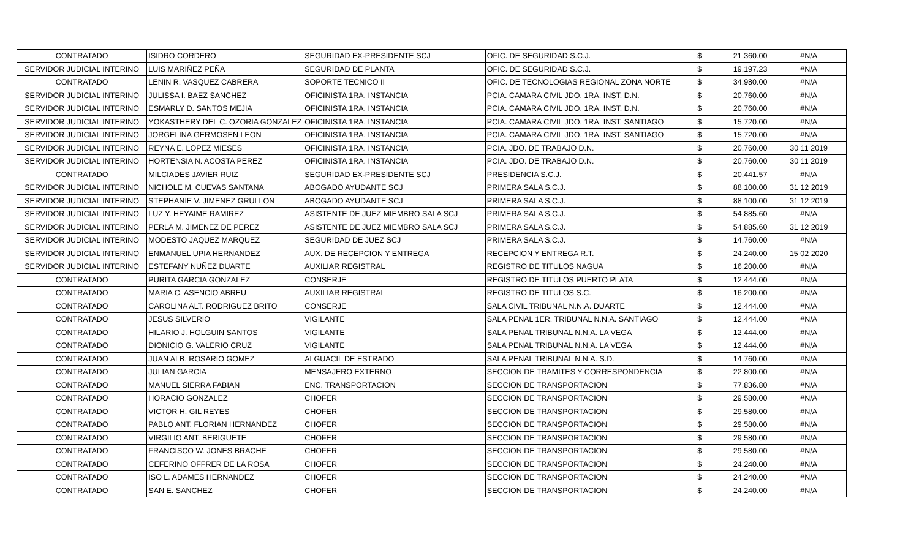| CONTRATADO | ISIDRO CORDERO | SEGURIDAD EX-PRESIDENTE SCJ | OFIC. DE SEGURIDAD S.C.J. | $ | 21,360.00 | #N/A |
| SERVIDOR JUDICIAL INTERINO | LUIS MARIÑEZ PEÑA | SEGURIDAD DE PLANTA | OFIC. DE SEGURIDAD S.C.J. | $ | 19,197.23 | #N/A |
| CONTRATADO | LENIN R. VASQUEZ CABRERA | SOPORTE TECNICO II | OFIC. DE TECNOLOGIAS REGIONAL ZONA NORTE | $ | 34,980.00 | #N/A |
| SERVIDOR JUDICIAL INTERINO | JULISSA I. BAEZ SANCHEZ | OFICINISTA 1RA. INSTANCIA | PCIA. CAMARA CIVIL JDO. 1RA. INST. D.N. | $ | 20,760.00 | #N/A |
| SERVIDOR JUDICIAL INTERINO | ESMARLY D. SANTOS MEJIA | OFICINISTA 1RA. INSTANCIA | PCIA. CAMARA CIVIL JDO. 1RA. INST. D.N. | $ | 20,760.00 | #N/A |
| SERVIDOR JUDICIAL INTERINO | YOKASTHERY DEL C. OZORIA GONZALEZ | OFICINISTA 1RA. INSTANCIA | PCIA. CAMARA CIVIL JDO. 1RA. INST. SANTIAGO | $ | 15,720.00 | #N/A |
| SERVIDOR JUDICIAL INTERINO | JORGELINA GERMOSEN LEON | OFICINISTA 1RA. INSTANCIA | PCIA. CAMARA CIVIL JDO. 1RA. INST. SANTIAGO | $ | 15,720.00 | #N/A |
| SERVIDOR JUDICIAL INTERINO | REYNA E. LOPEZ MIESES | OFICINISTA 1RA. INSTANCIA | PCIA. JDO. DE TRABAJO D.N. | $ | 20,760.00 | 30 11 2019 |
| SERVIDOR JUDICIAL INTERINO | HORTENSIA N. ACOSTA PEREZ | OFICINISTA 1RA. INSTANCIA | PCIA. JDO. DE TRABAJO D.N. | $ | 20,760.00 | 30 11 2019 |
| CONTRATADO | MILCIADES JAVIER RUIZ | SEGURIDAD EX-PRESIDENTE SCJ | PRESIDENCIA S.C.J. | $ | 20,441.57 | #N/A |
| SERVIDOR JUDICIAL INTERINO | NICHOLE M. CUEVAS SANTANA | ABOGADO AYUDANTE SCJ | PRIMERA SALA S.C.J. | $ | 88,100.00 | 31 12 2019 |
| SERVIDOR JUDICIAL INTERINO | STEPHANIE V. JIMENEZ GRULLON | ABOGADO AYUDANTE SCJ | PRIMERA SALA S.C.J. | $ | 88,100.00 | 31 12 2019 |
| SERVIDOR JUDICIAL INTERINO | LUZ Y. HEYAIME RAMIREZ | ASISTENTE DE JUEZ MIEMBRO SALA SCJ | PRIMERA SALA S.C.J. | $ | 54,885.60 | #N/A |
| SERVIDOR JUDICIAL INTERINO | PERLA M. JIMENEZ DE PEREZ | ASISTENTE DE JUEZ MIEMBRO SALA SCJ | PRIMERA SALA S.C.J. | $ | 54,885.60 | 31 12 2019 |
| SERVIDOR JUDICIAL INTERINO | MODESTO JAQUEZ MARQUEZ | SEGURIDAD DE JUEZ SCJ | PRIMERA SALA S.C.J. | $ | 14,760.00 | #N/A |
| SERVIDOR JUDICIAL INTERINO | ENMANUEL UPIA HERNANDEZ | AUX. DE RECEPCION Y ENTREGA | RECEPCION Y ENTREGA R.T. | $ | 24,240.00 | 15 02 2020 |
| SERVIDOR JUDICIAL INTERINO | ESTEFANY NUÑEZ DUARTE | AUXILIAR REGISTRAL | REGISTRO DE TITULOS NAGUA | $ | 16,200.00 | #N/A |
| CONTRATADO | PURITA GARCIA GONZALEZ | CONSERJE | REGISTRO DE TITULOS PUERTO PLATA | $ | 12,444.00 | #N/A |
| CONTRATADO | MARIA C. ASENCIO ABREU | AUXILIAR REGISTRAL | REGISTRO DE TITULOS S.C. | $ | 16,200.00 | #N/A |
| CONTRATADO | CAROLINA ALT. RODRIGUEZ BRITO | CONSERJE | SALA CIVIL TRIBUNAL N.N.A. DUARTE | $ | 12,444.00 | #N/A |
| CONTRATADO | JESUS SILVERIO | VIGILANTE | SALA PENAL 1ER. TRIBUNAL N.N.A. SANTIAGO | $ | 12,444.00 | #N/A |
| CONTRATADO | HILARIO J. HOLGUIN SANTOS | VIGILANTE | SALA PENAL TRIBUNAL N.N.A. LA VEGA | $ | 12,444.00 | #N/A |
| CONTRATADO | DIONICIO G. VALERIO CRUZ | VIGILANTE | SALA PENAL TRIBUNAL N.N.A. LA VEGA | $ | 12,444.00 | #N/A |
| CONTRATADO | JUAN ALB. ROSARIO GOMEZ | ALGUACIL DE ESTRADO | SALA PENAL TRIBUNAL N.N.A. S.D. | $ | 14,760.00 | #N/A |
| CONTRATADO | JULIAN GARCIA | MENSAJERO EXTERNO | SECCION DE TRAMITES Y CORRESPONDENCIA | $ | 22,800.00 | #N/A |
| CONTRATADO | MANUEL SIERRA FABIAN | ENC. TRANSPORTACION | SECCION DE TRANSPORTACION | $ | 77,836.80 | #N/A |
| CONTRATADO | HORACIO GONZALEZ | CHOFER | SECCION DE TRANSPORTACION | $ | 29,580.00 | #N/A |
| CONTRATADO | VICTOR H. GIL REYES | CHOFER | SECCION DE TRANSPORTACION | $ | 29,580.00 | #N/A |
| CONTRATADO | PABLO ANT. FLORIAN HERNANDEZ | CHOFER | SECCION DE TRANSPORTACION | $ | 29,580.00 | #N/A |
| CONTRATADO | VIRGILIO ANT. BERIGUETE | CHOFER | SECCION DE TRANSPORTACION | $ | 29,580.00 | #N/A |
| CONTRATADO | FRANCISCO W. JONES BRACHE | CHOFER | SECCION DE TRANSPORTACION | $ | 29,580.00 | #N/A |
| CONTRATADO | CEFERINO OFFRER DE LA ROSA | CHOFER | SECCION DE TRANSPORTACION | $ | 24,240.00 | #N/A |
| CONTRATADO | ISO L. ADAMES HERNANDEZ | CHOFER | SECCION DE TRANSPORTACION | $ | 24,240.00 | #N/A |
| CONTRATADO | SAN E. SANCHEZ | CHOFER | SECCION DE TRANSPORTACION | $ | 24,240.00 | #N/A |